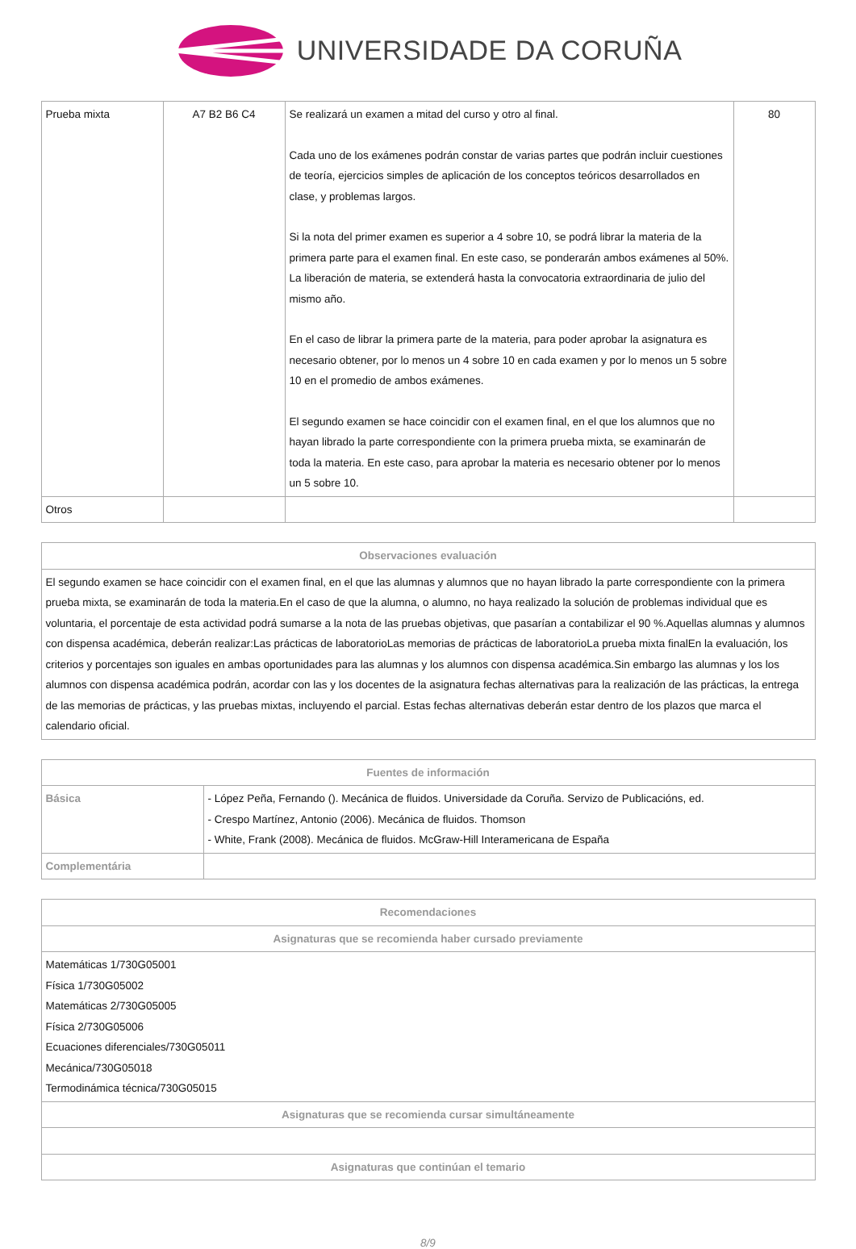UNIVERSIDADE DA CORUÑA
| Prueba mixta | A7 B2 B6 C4 | Se realizará un examen a mitad del curso y otro al final. Cada uno de los exámenes podrán constar de varias partes que podrán incluir cuestiones de teoría, ejercicios simples de aplicación de los conceptos teóricos desarrollados en clase, y problemas largos. Si la nota del primer examen es superior a 4 sobre 10, se podrá librar la materia de la primera parte para el examen final. En este caso, se ponderarán ambos exámenes al 50%. La liberación de materia, se extenderá hasta la convocatoria extraordinaria de julio del mismo año. En el caso de librar la primera parte de la materia, para poder aprobar la asignatura es necesario obtener, por lo menos un 4 sobre 10 en cada examen y por lo menos un 5 sobre 10 en el promedio de ambos exámenes. El segundo examen se hace coincidir con el examen final, en el que los alumnos que no hayan librado la parte correspondiente con la primera prueba mixta, se examinarán de toda la materia. En este caso, para aprobar la materia es necesario obtener por lo menos un 5 sobre 10. | 80 |
| Otros | | | |
| Observaciones evaluación |
| --- |
| El segundo examen se hace coincidir con el examen final, en el que las alumnas y alumnos que no hayan librado la parte correspondiente con la primera prueba mixta, se examinarán de toda la materia.En el caso de que la alumna, o alumno, no haya realizado la solución de problemas individual que es voluntaria, el porcentaje de esta actividad podrá sumarse a la nota de las pruebas objetivas, que pasarían a contabilizar el 90 %.Aquellas alumnas y alumnos con dispensa académica, deberán realizar:Las prácticas de laboratorioLas memorias de prácticas de laboratorioLa prueba mixta finalEn la evaluación, los criterios y porcentajes son iguales en ambas oportunidades para las alumnas y los alumnos con dispensa académica.Sin embargo las alumnas y los los alumnos con dispensa académica podrán, acordar con las y los docentes de la asignatura fechas alternativas para la realización de las prácticas, la entrega de las memorias de prácticas, y las pruebas mixtas, incluyendo el parcial. Estas fechas alternativas deberán estar dentro de los plazos que marca el calendario oficial. |
| Fuentes de información | |
| --- | --- |
| Básica | - López Peña, Fernando (). Mecánica de fluidos. Universidade da Coruña. Servizo de Publicacións, ed. - Crespo Martínez, Antonio (2006). Mecánica de fluidos. Thomson - White, Frank (2008). Mecánica de fluidos. McGraw-Hill Interamericana de España |
| Complementária | |
| Recomendaciones |
| --- |
| Asignaturas que se recomienda haber cursado previamente |
| Matemáticas 1/730G05001 Física 1/730G05002 Matemáticas 2/730G05005 Física 2/730G05006 Ecuaciones diferenciales/730G05011 Mecánica/730G05018 Termodinámica técnica/730G05015 |
| Asignaturas que se recomienda cursar simultáneamente |
| Asignaturas que continúan el temario |
8/9